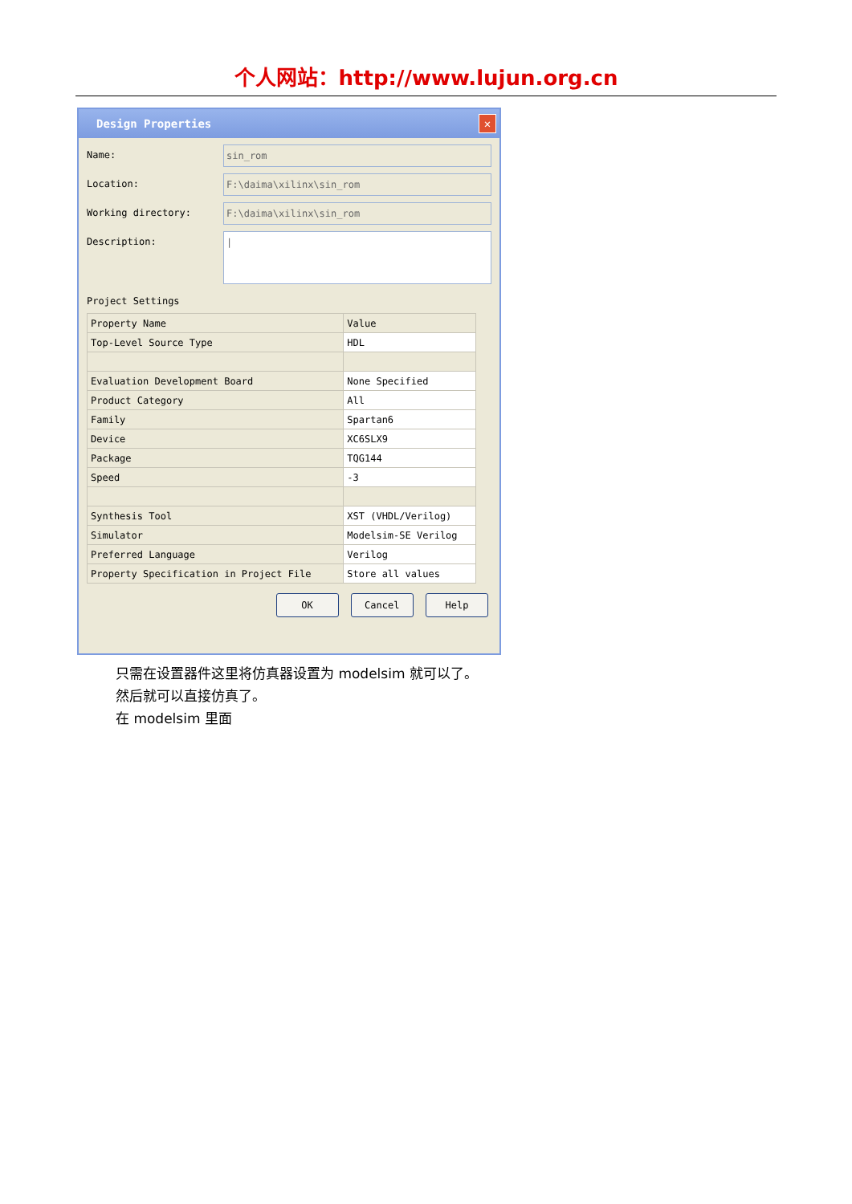个人网站：http://www.lujun.org.cn
Design Properties
✕
Name:
sin_rom
Location:
F:\daima\xilinx\sin_rom
Working directory:
F:\daima\xilinx\sin_rom
Description:
|
Project Settings
| Property Name | Value |
| --- | --- |
| Top-Level Source Type | HDL |
| Evaluation Development Board | None Specified |
| Product Category | All |
| Family | Spartan6 |
| Device | XC6SLX9 |
| Package | TQG144 |
| Speed | -3 |
| Synthesis Tool | XST (VHDL/Verilog) |
| Simulator | Modelsim-SE Verilog |
| Preferred Language | Verilog |
| Property Specification in Project File | Store all values |
OK Cancel Help
只需在设置器件这里将仿真器设置为 modelsim 就可以了。
然后就可以直接仿真了。
在 modelsim 里面